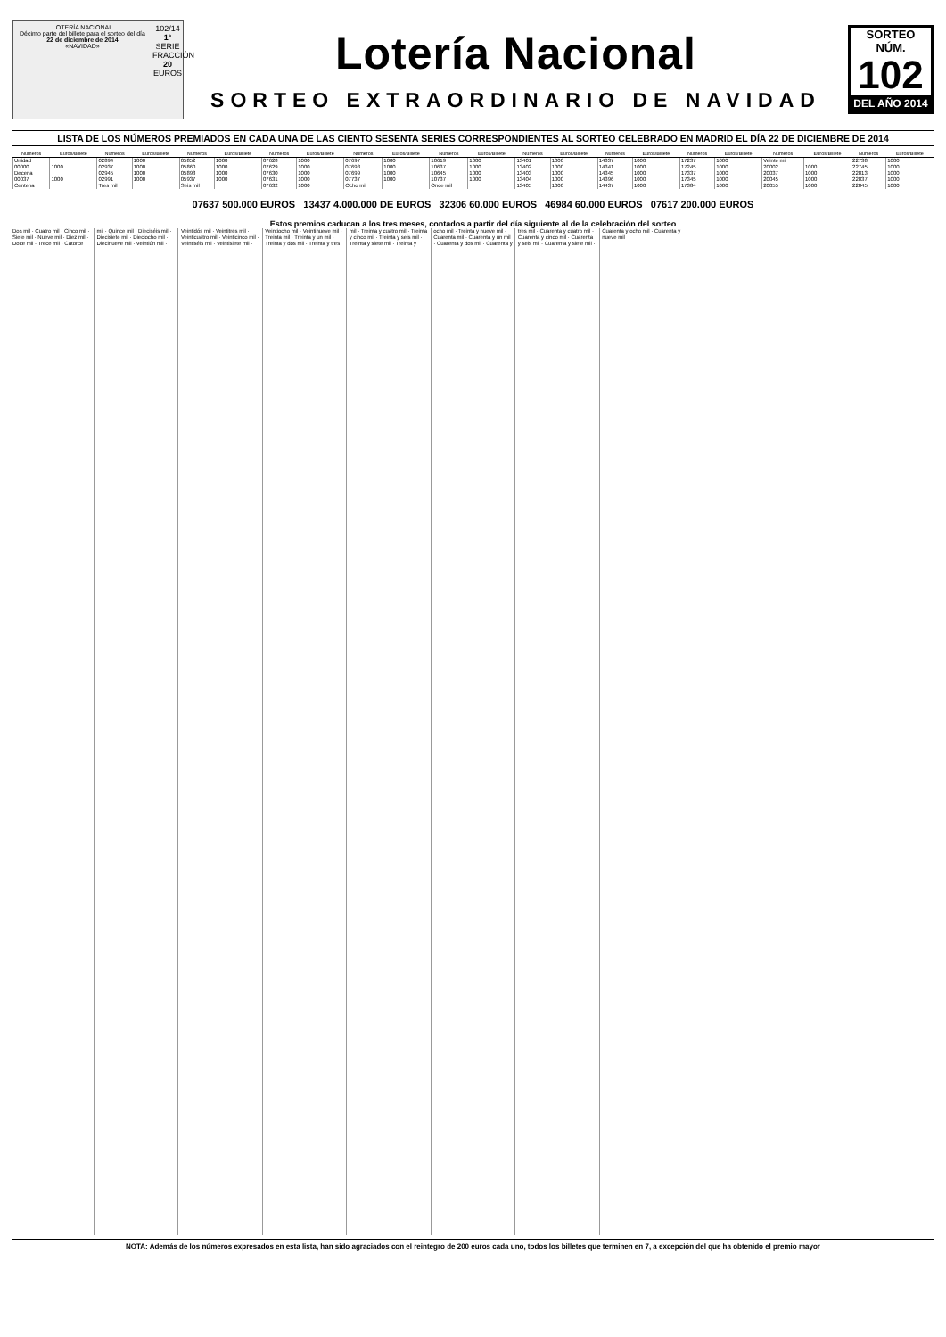LOTERÍA NACIONAL
Décimo parte del billete para el sorteo del día
22 de diciembre de 2014
«NAVIDAD»
102/14
1ª
SERIE
FRACCIÓN
20
EUROS
Lotería Nacional
SORTEO EXTRAORDINARIO DE NAVIDAD
SORTEO NÚM.
102
DEL AÑO 2014
LISTA DE LOS NÚMEROS PREMIADOS EN CADA UNA DE LAS CIENTO SESENTA SERIES CORRESPONDIENTES AL SORTEO CELEBRADO EN MADRID EL DÍA 22 DE DICIEMBRE DE 2014
| Números | Euros/Billete | Números | Euros/Billete | Números | Euros/Billete | Números | Euros/Billete | Números | Euros/Billete | Números | Euros/Billete | Números | Euros/Billete | Números | Euros/Billete | Números | Euros/Billete | Números | Euros/Billete | Números | Euros/Billete |
| --- | --- | --- | --- | --- | --- | --- | --- | --- | --- | --- | --- | --- | --- | --- | --- | --- | --- | --- | --- | --- | --- |
| Unidad | | 02894 | 1000 | 05852 | 1000 | 07628 | 1000 | 07697 | 1000 | 10619 | 1000 | 13401 | 1000 | 14337 | 1000 | 17237 | 1000 | Veinte mil | | 22738 | 1000 |
| 00000 | 1000 | 02937 | 1000 | 05860 | 1000 | 07629 | 1000 | 07698 | 1000 | 10637 | 1000 | 13402 | 1000 | 14341 | 1000 | 17245 | 1000 | 20002 | 1000 | 22745 | 1000 |
| Decena | | 02945 | 1000 | 05898 | 1000 | 07630 | 1000 | 07699 | 1000 | 10645 | 1000 | 13403 | 1000 | 14345 | 1000 | 17337 | 1000 | 20037 | 1000 | 22813 | 1000 |
| 00037 | 1000 | 02991 | 1000 | 05937 | 1000 | 07631 | 1000 | 07737 | 1000 | 10737 | 1000 | 13404 | 1000 | 14396 | 1000 | 17345 | 1000 | 20045 | 1000 | 22837 | 1000 |
| Centena | | Tres mil | | Seis mil | | 07632 | 1000 | Ocho mil | | Once mil | | 13405 | 1000 | 14437 | 1000 | 17384 | 1000 | 20055 | 1000 | 22845 | 1000 |
07637 500.000 EUROS 13437 4.000.000 DE EUROS 32306 60.000 EUROS 46984 60.000 EUROS 07617 200.000 EUROS
Estos premios caducan a los tres meses, contados a partir del día siguiente al de la celebración del sorteo
Dos mil · Cuatro mil · Cinco mil · Siete mil · Nueve mil · Diez mil · Doce mil · Trece mil · Catorce mil · Quince mil · Dieciséis mil · Diecisiete mil · Dieciocho mil · Diecinueve mil · Veintiún mil · Veintidós mil · Veintitrés mil · Veinticuatro mil · Veinticinco mil · Veintiséis mil · Veintisiete mil · Veintiocho mil · Veintinueve mil · Treinta mil · Treinta y un mil · Treinta y dos mil · Treinta y tres mil · Treinta y cuatro mil · Treinta y cinco mil · Treinta y seis mil · Treinta y siete mil · Treinta y ocho mil · Treinta y nueve mil · Cuarenta mil · Cuarenta y un mil · Cuarenta y dos mil · Cuarenta y tres mil · Cuarenta y cuatro mil · Cuarenta y cinco mil · Cuarenta y seis mil · Cuarenta y siete mil · Cuarenta y ocho mil · Cuarenta y nueve mil
NOTA: Además de los números expresados en esta lista, han sido agraciados con el reintegro de 200 euros cada uno, todos los billetes que terminen en 7, a excepción del que ha obtenido el premio mayor